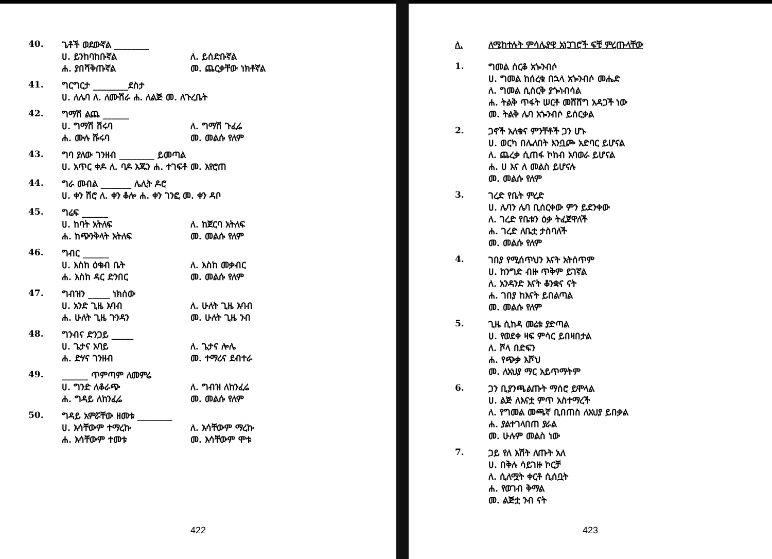40. ጌቶች ወደውኛል ________
ሀ. ይንከባከቡኛል ለ. ይሰድቡኛል
ሐ. ያበሻቅጡኛል መ. ጨርቃቸው ነክቶኛል
41. ግርግርታ ________ደስታ
ሀ. ለሌባ ለ. ለሙሽራ ሐ. ለልጅ መ. ለጉረቤት
42. ግማሽ ልጨ ______
ሀ. ግማሽ ሽሩባ ለ. ግማሽ ጉፈሬ
ሐ. ሙሉ ሹሩባ መ. መልሱ የለም
43. ግባ ያለው ገንዘብ ________ ይመጣል
ሀ. አጥር ቀዶ ለ. ባዶ እጁን ሐ. ተገፍቶ መ. እየሮጠ
44. ግራ መብል _______ ሌሊት ዶሮ
ሀ. ቀን ሽሮ ለ. ቀን ቆሎ ሐ. ቀን ገንፎ መ. ቀን ዳቦ
45. ግሬፍ ______
ሀ. ከባት አትለፍ ለ. ከጀርባ አትለፍ
ሐ. ከጭንቅላት አትለፍ መ. መልሱ የለም
46. ግብር ______
ሀ. እስከ ዕቁብ ቤት ለ. እስከ መቃብር
ሐ. እስከ ዳር ድንበር መ. መልሱ የለም
47. ግብዝን _____ ነክሰው
ሀ. አንድ ጊዜ እባብ ለ. ሁለት ጊዜ እባብ
ሐ. ሁለት ጊዜ ጉንዳን መ. ሁለት ጊዜ ንብ
48. ግንብና ድንጋይ _____
ሀ. ጌታና አባይ ለ. ጌታና ሎሌ
ሐ. ድሃና ገንዘብ መ. ተማሪና ደብተራ
49. ______ ጥምጣም ለመምሬ
ሀ. ግንድ ለቆራጭ ለ. ግብዝ ለከንፈሬ
ሐ. ግዳይ ለከንፈሬ መ. መልሱ የለም
50. ግዳይ አምሯቸው ዘመቱ ________
ሀ. እሳቸውም ተማረኩ ለ. እሳቸውም ማረኩ
ሐ. እሳቸውም ተመቱ መ. እሳቸውም ሞቱ
422
ለ. ለሚከተሉት ምሳሌያዊ አነጋገሮች ፍቺ ምረጡላቸው
1. ግመል ሰርቆ አጐንብሶ
ሀ. ግመል ከሰረቁ በኋላ አጐንብሶ መሔድ
ለ. ግመል ሲሰርቅ ያጐነብሳል
ሐ. ትልቅ ጥፋት ሠርቶ መሸሸግ አዳጋች ነው
መ. ትልቅ ሌባ አጐንብሶ ይሰርቃል
2. ጋኖች አለቁና ምንቸቶች ጋን ሆኑ
ሀ. ወርካ በሌለበት እንቧጮ አድባር ይሆናል
ለ. ጨረቃ ሲጠፋ ኮከብ አባወራ ይሆናል
ሐ. ሀ እና ለ መልስ ይሆናሉ
መ. መልሱ የለም
3. ገረድ የቤት ምረድ
ሀ. ሌባን ሌባ ቢሰርቀው ምን ይደንቀው
ለ. ገረድ የቤቱን ዕቃ ትፈጀዋለች
ሐ. ገረድ ለቤቷ ታስባለች
መ. መልሱ የለም
4. ገበያ የሚሰጥህን እናት አትሰጥም
ሀ. ከንግድ ብዙ ጥቅም ይገኛል
ለ. አንዳንድ እናት ቆንቋና ናት
ሐ. ገበያ ከእናት ይበልጣል
መ. መልሱ የለም
5. ጊዜ ሲከዳ መሬቱ ያድጣል
ሀ. የወደቀ ዛፍ ምሳር ይበዛበታል
ለ. ሾላ በድፍን
ሐ. የጭቃ እሾህ
መ. ለአህያ ማር አይጥማትም
6. ጋን ቢያንጫልጡት ማሰሮ ይሞላል
ሀ. ልጅ ለእናቷ ምጥ አስተማረች
ለ. የግመል መጫኛ ቢበጠስ ለአህያ ይበቃል
ሐ. ያልተገላበጠ ያራል
መ. ሁሉም መልስ ነው
7. ጋይ የለ እሽት ለጡት አለ
ሀ. በቅሉ ሳይገዙ ኮርቻ
ለ. ሲለሟት ቀርቶ ሲሰቧት
ሐ. የወገብ ቅማል
መ. ልጅቷ ንብ ናት
423